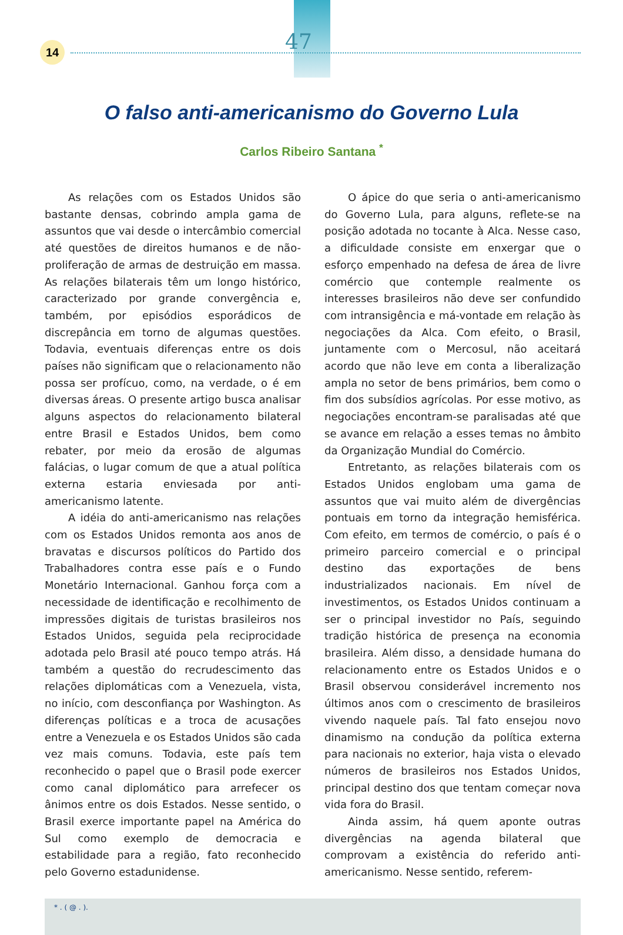14 47
O falso anti-americanismo do Governo Lula
Carlos Ribeiro Santana <sup>*</sup>
As relações com os Estados Unidos são bastante densas, cobrindo ampla gama de assuntos que vai desde o intercâmbio comercial até questões de direitos humanos e de não-proliferação de armas de destruição em massa. As relações bilaterais têm um longo histórico, caracterizado por grande convergência e, também, por episódios esporádicos de discrepância em torno de algumas questões. Todavia, eventuais diferenças entre os dois países não significam que o relacionamento não possa ser profícuo, como, na verdade, o é em diversas áreas. O presente artigo busca analisar alguns aspectos do relacionamento bilateral entre Brasil e Estados Unidos, bem como rebater, por meio da erosão de algumas falácias, o lugar comum de que a atual política externa estaria enviesada por anti-americanismo latente.
A idéia do anti-americanismo nas relações com os Estados Unidos remonta aos anos de bravatas e discursos políticos do Partido dos Trabalhadores contra esse país e o Fundo Monetário Internacional. Ganhou força com a necessidade de identificação e recolhimento de impressões digitais de turistas brasileiros nos Estados Unidos, seguida pela reciprocidade adotada pelo Brasil até pouco tempo atrás. Há também a questão do recrudescimento das relações diplomáticas com a Venezuela, vista, no início, com desconfiança por Washington. As diferenças políticas e a troca de acusações entre a Venezuela e os Estados Unidos são cada vez mais comuns. Todavia, este país tem reconhecido o papel que o Brasil pode exercer como canal diplomático para arrefecer os ânimos entre os dois Estados. Nesse sentido, o Brasil exerce importante papel na América do Sul como exemplo de democracia e estabilidade para a região, fato reconhecido pelo Governo estadunidense.
O ápice do que seria o anti-americanismo do Governo Lula, para alguns, reflete-se na posição adotada no tocante à Alca. Nesse caso, a dificuldade consiste em enxergar que o esforço empenhado na defesa de área de livre comércio que contemple realmente os interesses brasileiros não deve ser confundido com intransigência e má-vontade em relação às negociações da Alca. Com efeito, o Brasil, juntamente com o Mercosul, não aceitará acordo que não leve em conta a liberalização ampla no setor de bens primários, bem como o fim dos subsídios agrícolas. Por esse motivo, as negociações encontram-se paralisadas até que se avance em relação a esses temas no âmbito da Organização Mundial do Comércio.
Entretanto, as relações bilaterais com os Estados Unidos englobam uma gama de assuntos que vai muito além de divergências pontuais em torno da integração hemisférica. Com efeito, em termos de comércio, o país é o primeiro parceiro comercial e o principal destino das exportações de bens industrializados nacionais. Em nível de investimentos, os Estados Unidos continuam a ser o principal investidor no País, seguindo tradição histórica de presença na economia brasileira. Além disso, a densidade humana do relacionamento entre os Estados Unidos e o Brasil observou considerável incremento nos últimos anos com o crescimento de brasileiros vivendo naquele país. Tal fato ensejou novo dinamismo na condução da política externa para nacionais no exterior, haja vista o elevado números de brasileiros nos Estados Unidos, principal destino dos que tentam começar nova vida fora do Brasil.
Ainda assim, há quem aponte outras divergências na agenda bilateral que comprovam a existência do referido anti-americanismo. Nesse sentido, referem-
* . ( @ . ).